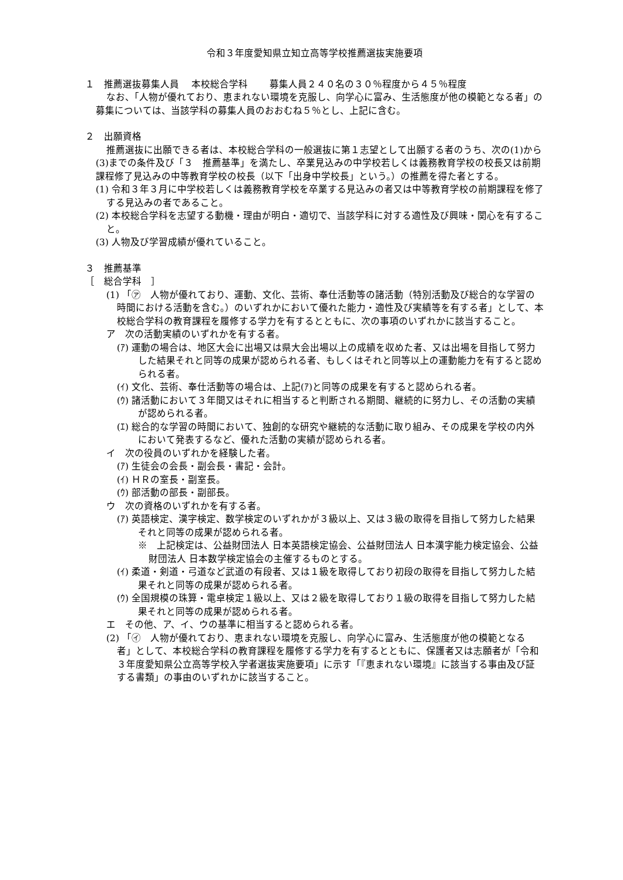令和３年度愛知県立知立高等学校推薦選抜実施要項
１　推薦選抜募集人員　 本校総合学科　　 募集人員２４０名の３０％程度から４５％程度
なお、「人物が優れており、恵まれない環境を克服し、向学心に富み、生活態度が他の模範となる者」の募集については、当該学科の募集人員のおおむね５％とし、上記に含む。
２　出願資格
推薦選抜に出願できる者は、本校総合学科の一般選抜に第１志望として出願する者のうち、次の(1)から(3)までの条件及び「３　推薦基準」を満たし、卒業見込みの中学校若しくは義務教育学校の校長又は前期課程修了見込みの中等教育学校の校長（以下「出身中学校長」という。）の推薦を得た者とする。
(1) 令和３年３月に中学校若しくは義務教育学校を卒業する見込みの者又は中等教育学校の前期課程を修了する見込みの者であること。
(2) 本校総合学科を志望する動機・理由が明白・適切で、当該学科に対する適性及び興味・関心を有すること。
(3) 人物及び学習成績が優れていること。
３　推薦基準
［　総合学科　］
(1) 「㋐　人物が優れており、運動、文化、芸術、奉仕活動等の諸活動（特別活動及び総合的な学習の時間における活動を含む。）のいずれかにおいて優れた能力・適性及び実績等を有する者」として、本校総合学科の教育課程を履修する学力を有するとともに、次の事項のいずれかに該当すること。
ア　次の活動実績のいずれかを有する者。
(ｱ) 運動の場合は、地区大会に出場又は県大会出場以上の成績を収めた者、又は出場を目指して努力した結果それと同等の成果が認められる者、もしくはそれと同等以上の運動能力を有すると認められる者。
(ｲ) 文化、芸術、奉仕活動等の場合は、上記(ｱ)と同等の成果を有すると認められる者。
(ｳ) 諸活動において３年間又はそれに相当すると判断される期間、継続的に努力し、その活動の実績が認められる者。
(ｴ) 総合的な学習の時間において、独創的な研究や継続的な活動に取り組み、その成果を学校の内外において発表するなど、優れた活動の実績が認められる者。
イ　次の役員のいずれかを経験した者。
(ｱ) 生徒会の会長・副会長・書記・会計。
(ｲ) ＨＲの室長・副室長。
(ｳ) 部活動の部長・副部長。
ウ　次の資格のいずれかを有する者。
(ｱ) 英語検定、漢字検定、数学検定のいずれかが３級以上、又は３級の取得を目指して努力した結果それと同等の成果が認められる者。
※　上記検定は、公益財団法人 日本英語検定協会、公益財団法人 日本漢字能力検定協会、公益財団法人 日本数学検定協会の主催するものとする。
(ｲ) 柔道・剣道・弓道など武道の有段者、又は１級を取得しており初段の取得を目指して努力した結果それと同等の成果が認められる者。
(ｳ) 全国規模の珠算・電卓検定１級以上、又は２級を取得しており１級の取得を目指して努力した結果それと同等の成果が認められる者。
エ　その他、ア、イ、ウの基準に相当すると認められる者。
(2) 「㋑　人物が優れており、恵まれない環境を克服し、向学心に富み、生活態度が他の模範となる者」として、本校総合学科の教育課程を履修する学力を有するとともに、保護者又は志願者が「令和３年度愛知県公立高等学校入学者選抜実施要項」に示す「『恵まれない環境』に該当する事由及び証する書類」の事由のいずれかに該当すること。